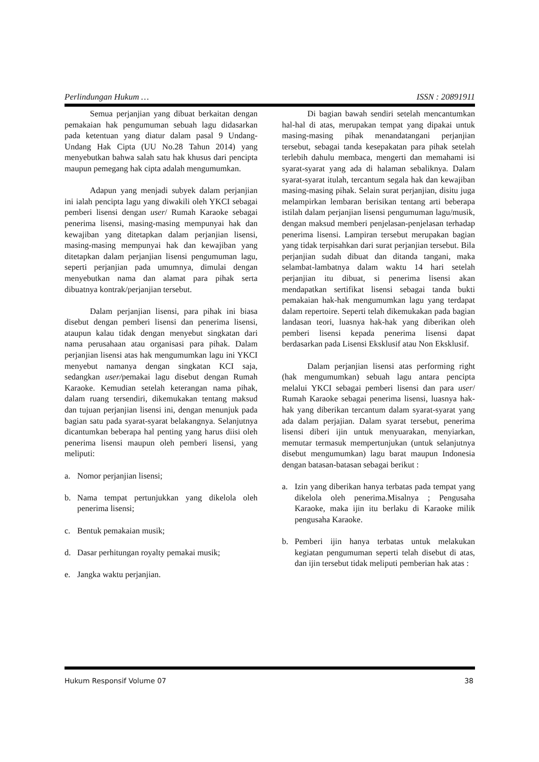Perlindungan Hukum … ISSN : 20891911
Semua perjanjian yang dibuat berkaitan dengan pemakaian hak pengumuman sebuah lagu didasarkan pada ketentuan yang diatur dalam pasal 9 Undang-Undang Hak Cipta (UU No.28 Tahun 2014) yang menyebutkan bahwa salah satu hak khusus dari pencipta maupun pemegang hak cipta adalah mengumumkan.
Adapun yang menjadi subyek dalam perjanjian ini ialah pencipta lagu yang diwakili oleh YKCI sebagai pemberi lisensi dengan user/ Rumah Karaoke sebagai penerima lisensi, masing-masing mempunyai hak dan kewajiban yang ditetapkan dalam perjanjian lisensi, masing-masing mempunyai hak dan kewajiban yang ditetapkan dalam perjanjian lisensi pengumuman lagu, seperti perjanjian pada umumnya, dimulai dengan menyebutkan nama dan alamat para pihak serta dibuatnya kontrak/perjanjian tersebut.
Dalam perjanjian lisensi, para pihak ini biasa disebut dengan pemberi lisensi dan penerima lisensi, ataupun kalau tidak dengan menyebut singkatan dari nama perusahaan atau organisasi para pihak. Dalam perjanjian lisensi atas hak mengumumkan lagu ini YKCI menyebut namanya dengan singkatan KCI saja, sedangkan user/pemakai lagu disebut dengan Rumah Karaoke. Kemudian setelah keterangan nama pihak, dalam ruang tersendiri, dikemukakan tentang maksud dan tujuan perjanjian lisensi ini, dengan menunjuk pada bagian satu pada syarat-syarat belakangnya. Selanjutnya dicantumkan beberapa hal penting yang harus diisi oleh penerima lisensi maupun oleh pemberi lisensi, yang meliputi:
a. Nomor perjanjian lisensi;
b. Nama tempat pertunjukkan yang dikelola oleh penerima lisensi;
c. Bentuk pemakaian musik;
d. Dasar perhitungan royalty pemakai musik;
e. Jangka waktu perjanjian.
Di bagian bawah sendiri setelah mencantumkan hal-hal di atas, merupakan tempat yang dipakai untuk masing-masing pihak menandatangani perjanjian tersebut, sebagai tanda kesepakatan para pihak setelah terlebih dahulu membaca, mengerti dan memahami isi syarat-syarat yang ada di halaman sebaliknya. Dalam syarat-syarat itulah, tercantum segala hak dan kewajiban masing-masing pihak. Selain surat perjanjian, disitu juga melampirkan lembaran berisikan tentang arti beberapa istilah dalam perjanjian lisensi pengumuman lagu/musik, dengan maksud memberi penjelasan-penjelasan terhadap penerima lisensi. Lampiran tersebut merupakan bagian yang tidak terpisahkan dari surat perjanjian tersebut. Bila perjanjian sudah dibuat dan ditanda tangani, maka selambat-lambatnya dalam waktu 14 hari setelah perjanjian itu dibuat, si penerima lisensi akan mendapatkan sertifikat lisensi sebagai tanda bukti pemakaian hak-hak mengumumkan lagu yang terdapat dalam repertoire. Seperti telah dikemukakan pada bagian landasan teori, luasnya hak-hak yang diberikan oleh pemberi lisensi kepada penerima lisensi dapat berdasarkan pada Lisensi Eksklusif atau Non Eksklusif.
Dalam perjanjian lisensi atas performing right (hak mengumumkan) sebuah lagu antara pencipta melalui YKCI sebagai pemberi lisensi dan para user/ Rumah Karaoke sebagai penerima lisensi, luasnya hak-hak yang diberikan tercantum dalam syarat-syarat yang ada dalam perjajian. Dalam syarat tersebut, penerima lisensi diberi ijin untuk menyuarakan, menyiarkan, memutar termasuk mempertunjukan (untuk selanjutnya disebut mengumumkan) lagu barat maupun Indonesia dengan batasan-batasan sebagai berikut :
a. Izin yang diberikan hanya terbatas pada tempat yang dikelola oleh penerima.Misalnya ; Pengusaha Karaoke, maka ijin itu berlaku di Karaoke milik pengusaha Karaoke.
b. Pemberi ijin hanya terbatas untuk melakukan kegiatan pengumuman seperti telah disebut di atas, dan ijin tersebut tidak meliputi pemberian hak atas :
Hukum Responsif Volume 07 38